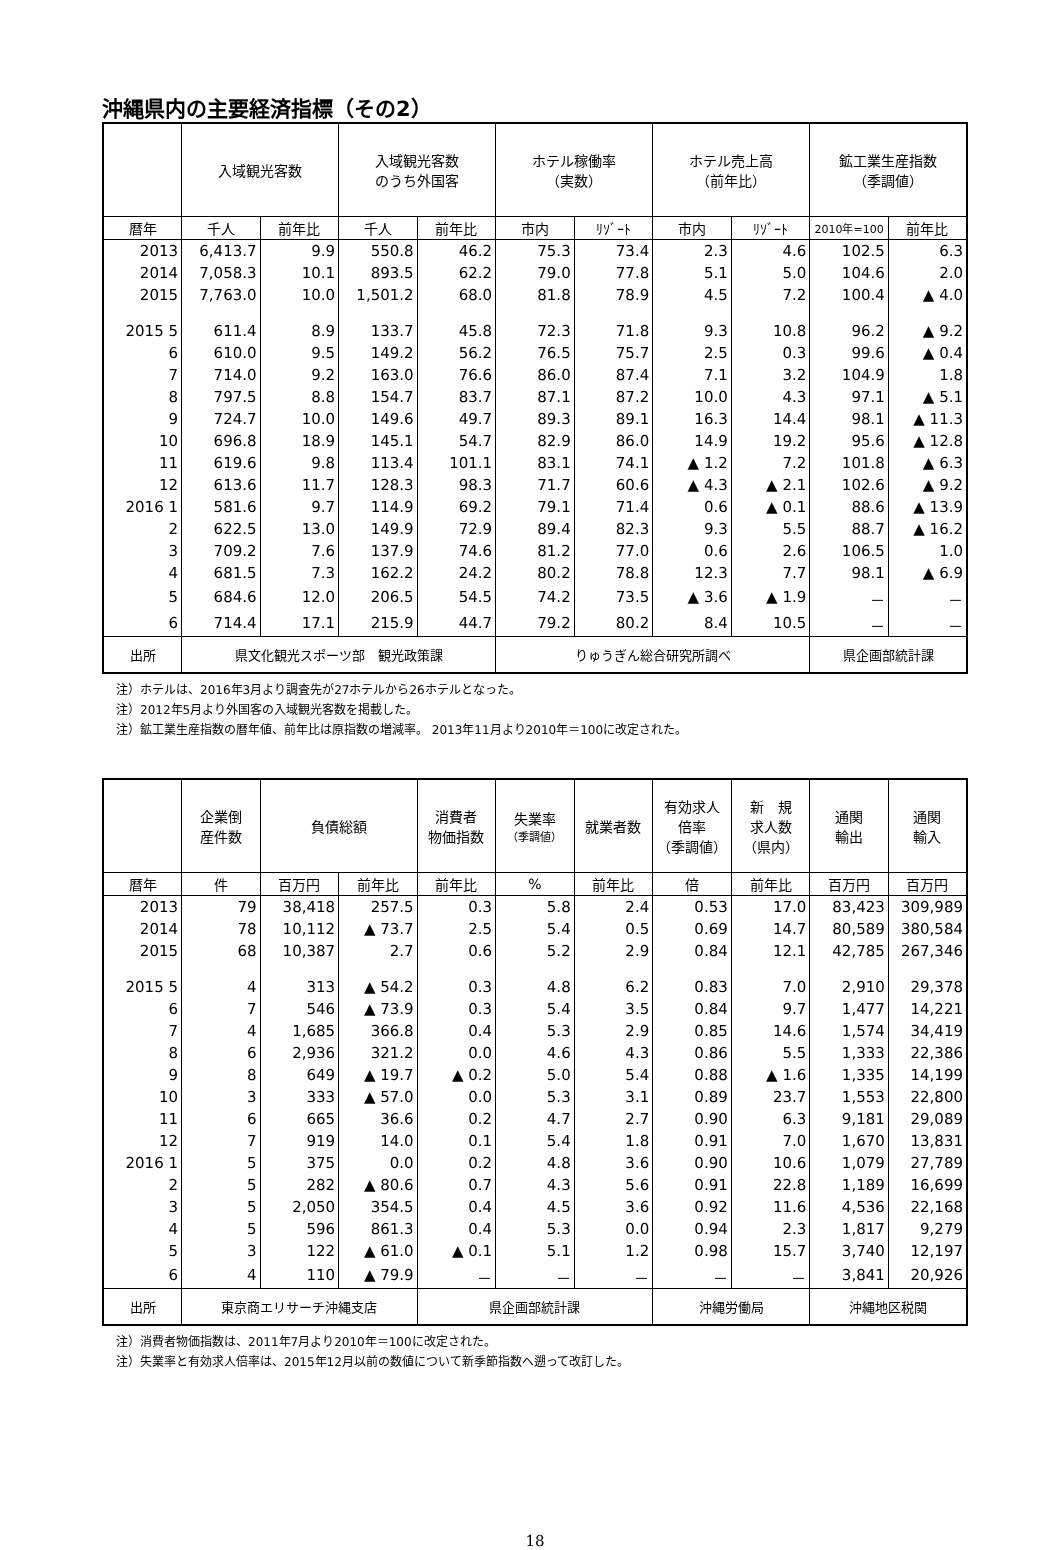沖縄県内の主要経済指標（その2）
| | 入域観光客数 | | 入域観光客数 のうち外国客 | | ホテル稼働率 （実数） | | ホテル売上高 （前年比） | | 鉱工業生産指数 （季調値） | |
| --- | --- | --- | --- | --- | --- | --- | --- | --- | --- | --- |
| 暦年 | 千人 | 前年比 | 千人 | 前年比 | 市内 | ﾘｿﾞｰﾄ | 市内 | ﾘｿﾞｰﾄ | 2010年=100 | 前年比 |
| 2013 | 6,413.7 | 9.9 | 550.8 | 46.2 | 75.3 | 73.4 | 2.3 | 4.6 | 102.5 | 6.3 |
| 2014 | 7,058.3 | 10.1 | 893.5 | 62.2 | 79.0 | 77.8 | 5.1 | 5.0 | 104.6 | 2.0 |
| 2015 | 7,763.0 | 10.0 | 1,501.2 | 68.0 | 81.8 | 78.9 | 4.5 | 7.2 | 100.4 | ▲ 4.0 |
| 2015 5 | 611.4 | 8.9 | 133.7 | 45.8 | 72.3 | 71.8 | 9.3 | 10.8 | 96.2 | ▲ 9.2 |
| 6 | 610.0 | 9.5 | 149.2 | 56.2 | 76.5 | 75.7 | 2.5 | 0.3 | 99.6 | ▲ 0.4 |
| 7 | 714.0 | 9.2 | 163.0 | 76.6 | 86.0 | 87.4 | 7.1 | 3.2 | 104.9 | 1.8 |
| 8 | 797.5 | 8.8 | 154.7 | 83.7 | 87.1 | 87.2 | 10.0 | 4.3 | 97.1 | ▲ 5.1 |
| 9 | 724.7 | 10.0 | 149.6 | 49.7 | 89.3 | 89.1 | 16.3 | 14.4 | 98.1 | ▲ 11.3 |
| 10 | 696.8 | 18.9 | 145.1 | 54.7 | 82.9 | 86.0 | 14.9 | 19.2 | 95.6 | ▲ 12.8 |
| 11 | 619.6 | 9.8 | 113.4 | 101.1 | 83.1 | 74.1 | ▲ 1.2 | 7.2 | 101.8 | ▲ 6.3 |
| 12 | 613.6 | 11.7 | 128.3 | 98.3 | 71.7 | 60.6 | ▲ 4.3 | ▲ 2.1 | 102.6 | ▲ 9.2 |
| 2016 1 | 581.6 | 9.7 | 114.9 | 69.2 | 79.1 | 71.4 | 0.6 | ▲ 0.1 | 88.6 | ▲ 13.9 |
| 2 | 622.5 | 13.0 | 149.9 | 72.9 | 89.4 | 82.3 | 9.3 | 5.5 | 88.7 | ▲ 16.2 |
| 3 | 709.2 | 7.6 | 137.9 | 74.6 | 81.2 | 77.0 | 0.6 | 2.6 | 106.5 | 1.0 |
| 4 | 681.5 | 7.3 | 162.2 | 24.2 | 80.2 | 78.8 | 12.3 | 7.7 | 98.1 | ▲ 6.9 |
| 5 | 684.6 | 12.0 | 206.5 | 54.5 | 74.2 | 73.5 | ▲ 3.6 | ▲ 1.9 | － | － |
| 6 | 714.4 | 17.1 | 215.9 | 44.7 | 79.2 | 80.2 | 8.4 | 10.5 | － | － |
| 出所 | 県文化観光スポーツ部 観光政策課 | | | | りゅうぎん総合研究所調べ | | | | 県企画部統計課 | |
注）ホテルは、2016年3月より調査先が27ホテルから26ホテルとなった。
注）2012年5月より外国客の入域観光客数を掲載した。
注）鉱工業生産指数の暦年値、前年比は原指数の増減率。 2013年11月より2010年＝100に改定された。
| | 企業倒 産件数 | 負債総額 | | 消費者 物価指数 | 失業率 （季調値） | 就業者数 | 有効求人 倍率 （季調値） | 新 規 求人数 （県内） | 通関 輸出 | 通関 輸入 |
| --- | --- | --- | --- | --- | --- | --- | --- | --- | --- | --- |
| 暦年 | 件 | 百万円 | 前年比 | 前年比 | % | 前年比 | 倍 | 前年比 | 百万円 | 百万円 |
| 2013 | 79 | 38,418 | 257.5 | 0.3 | 5.8 | 2.4 | 0.53 | 17.0 | 83,423 | 309,989 |
| 2014 | 78 | 10,112 | ▲ 73.7 | 2.5 | 5.4 | 0.5 | 0.69 | 14.7 | 80,589 | 380,584 |
| 2015 | 68 | 10,387 | 2.7 | 0.6 | 5.2 | 2.9 | 0.84 | 12.1 | 42,785 | 267,346 |
| 2015 5 | 4 | 313 | ▲ 54.2 | 0.3 | 4.8 | 6.2 | 0.83 | 7.0 | 2,910 | 29,378 |
| 6 | 7 | 546 | ▲ 73.9 | 0.3 | 5.4 | 3.5 | 0.84 | 9.7 | 1,477 | 14,221 |
| 7 | 4 | 1,685 | 366.8 | 0.4 | 5.3 | 2.9 | 0.85 | 14.6 | 1,574 | 34,419 |
| 8 | 6 | 2,936 | 321.2 | 0.0 | 4.6 | 4.3 | 0.86 | 5.5 | 1,333 | 22,386 |
| 9 | 8 | 649 | ▲ 19.7 | ▲ 0.2 | 5.0 | 5.4 | 0.88 | ▲ 1.6 | 1,335 | 14,199 |
| 10 | 3 | 333 | ▲ 57.0 | 0.0 | 5.3 | 3.1 | 0.89 | 23.7 | 1,553 | 22,800 |
| 11 | 6 | 665 | 36.6 | 0.2 | 4.7 | 2.7 | 0.90 | 6.3 | 9,181 | 29,089 |
| 12 | 7 | 919 | 14.0 | 0.1 | 5.4 | 1.8 | 0.91 | 7.0 | 1,670 | 13,831 |
| 2016 1 | 5 | 375 | 0.0 | 0.2 | 4.8 | 3.6 | 0.90 | 10.6 | 1,079 | 27,789 |
| 2 | 5 | 282 | ▲ 80.6 | 0.7 | 4.3 | 5.6 | 0.91 | 22.8 | 1,189 | 16,699 |
| 3 | 5 | 2,050 | 354.5 | 0.4 | 4.5 | 3.6 | 0.92 | 11.6 | 4,536 | 22,168 |
| 4 | 5 | 596 | 861.3 | 0.4 | 5.3 | 0.0 | 0.94 | 2.3 | 1,817 | 9,279 |
| 5 | 3 | 122 | ▲ 61.0 | ▲ 0.1 | 5.1 | 1.2 | 0.98 | 15.7 | 3,740 | 12,197 |
| 6 | 4 | 110 | ▲ 79.9 | － | － | － | － | － | 3,841 | 20,926 |
| 出所 | 東京商エリサーチ沖縄支店 | | | 県企画部統計課 | | | 沖縄労働局 | | 沖縄地区税関 | |
注）消費者物価指数は、2011年7月より2010年＝100に改定された。
注）失業率と有効求人倍率は、2015年12月以前の数値について新季節指数へ遡って改訂した。
18